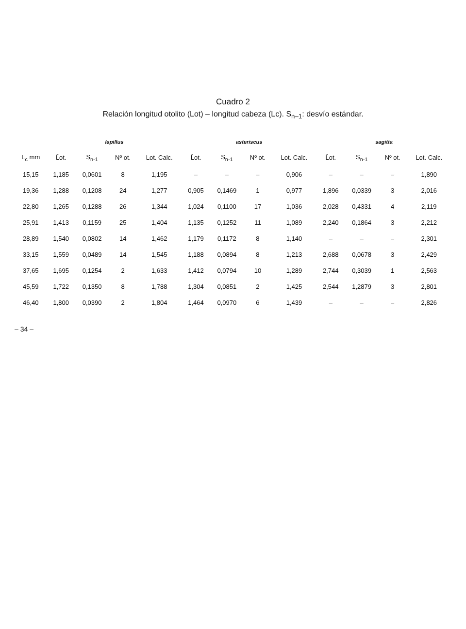Cuadro 2
Relación longitud otolito (Lot) – longitud cabeza (Lc). S<sub>n–1</sub>: desvío estándar.
| | lapillus | | | | asteriscus | | | | sagitta | | | |
| --- | --- | --- | --- | --- | --- | --- | --- | --- | --- | --- | --- | --- |
| L<sub>c</sub> mm | L̄ot. | S<sub>n-1</sub> | Nº ot. | Lot. Calc. | L̄ot. | S<sub>n-1</sub> | Nº ot. | Lot. Calc. | L̄ot. | S<sub>n-1</sub> | Nº ot. | Lot. Calc. |
| 15,15 | 1,185 | 0,0601 | 8 | 1,195 | – | – | – | 0,906 | – | – | – | 1,890 |
| 19,36 | 1,288 | 0,1208 | 24 | 1,277 | 0,905 | 0,1469 | 1 | 0,977 | 1,896 | 0,0339 | 3 | 2,016 |
| 22,80 | 1,265 | 0,1288 | 26 | 1,344 | 1,024 | 0,1100 | 17 | 1,036 | 2,028 | 0,4331 | 4 | 2,119 |
| 25,91 | 1,413 | 0,1159 | 25 | 1,404 | 1,135 | 0,1252 | 11 | 1,089 | 2,240 | 0,1864 | 3 | 2,212 |
| 28,89 | 1,540 | 0,0802 | 14 | 1,462 | 1,179 | 0,1172 | 8 | 1,140 | – | – | – | 2,301 |
| 33,15 | 1,559 | 0,0489 | 14 | 1,545 | 1,188 | 0,0894 | 8 | 1,213 | 2,688 | 0,0678 | 3 | 2,429 |
| 37,65 | 1,695 | 0,1254 | 2 | 1,633 | 1,412 | 0,0794 | 10 | 1,289 | 2,744 | 0,3039 | 1 | 2,563 |
| 45,59 | 1,722 | 0,1350 | 8 | 1,788 | 1,304 | 0,0851 | 2 | 1,425 | 2,544 | 1,2879 | 3 | 2,801 |
| 46,40 | 1,800 | 0,0390 | 2 | 1,804 | 1,464 | 0,0970 | 6 | 1,439 | – | – | – | 2,826 |
– 34 –